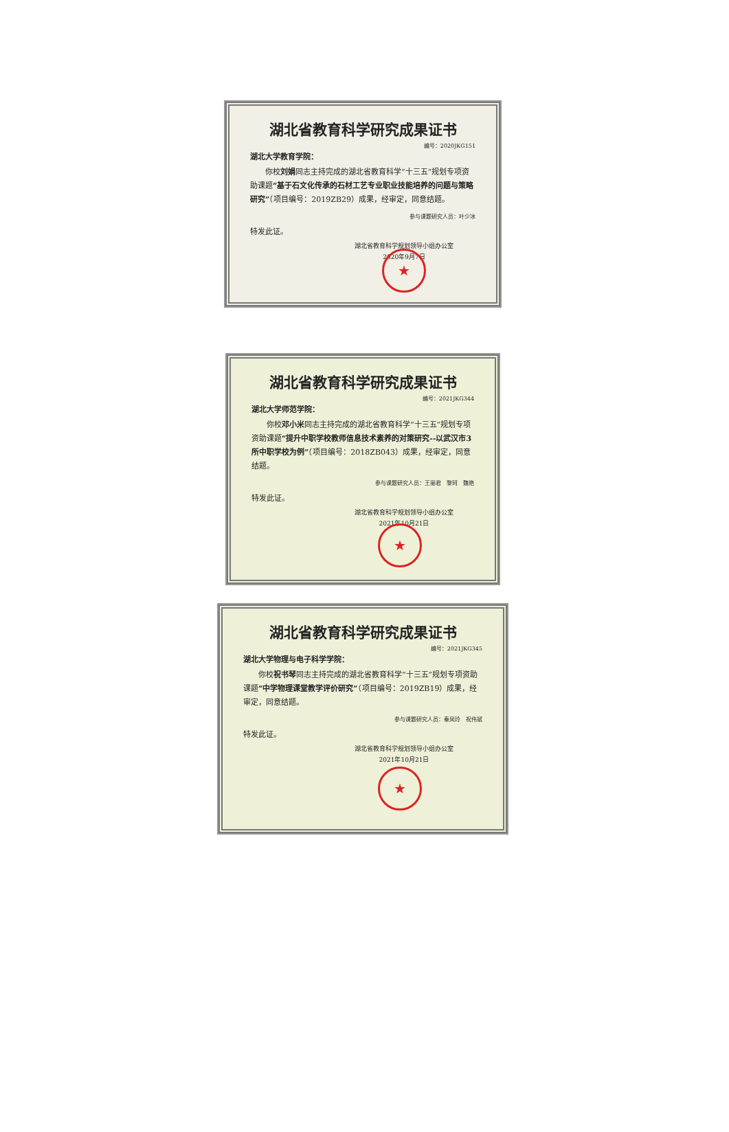湖北省教育科学研究成果证书
编号：2020JKG151
湖北大学教育学院：
　　你校刘娟同志主持完成的湖北省教育科学“十三五”规划专项资助课题“基于石文化传承的石材工艺专业职业技能培养的问题与策略研究”（项目编号：2019ZB29）成果，经审定，同意结题。
参与课题研究人员：叶少冰
特发此证。
★
湖北省教育科学规划领导小组办公室
2020年9月7日
湖北省教育科学研究成果证书
编号：2021JKG344
湖北大学师范学院：
　　你校邓小米同志主持完成的湖北省教育科学“十三五”规划专项资助课题“提升中职学校教师信息技术素养的对策研究--以武汉市3所中职学校为例”（项目编号：2018ZB043）成果，经审定，同意结题。
参与课题研究人员：王丽君　黎珂　魏艳
特发此证。
★
湖北省教育科学规划领导小组办公室
2021年10月21日
湖北省教育科学研究成果证书
编号：2021JKG345
湖北大学物理与电子科学学院：
　　你校祝书琴同志主持完成的湖北省教育科学“十三五”规划专项资助课题“中学物理课堂教学评价研究”（项目编号：2019ZB19）成果，经审定，同意结题。
参与课题研究人员：秦凤玲　祝伟斌
特发此证。
★
湖北省教育科学规划领导小组办公室
2021年10月21日